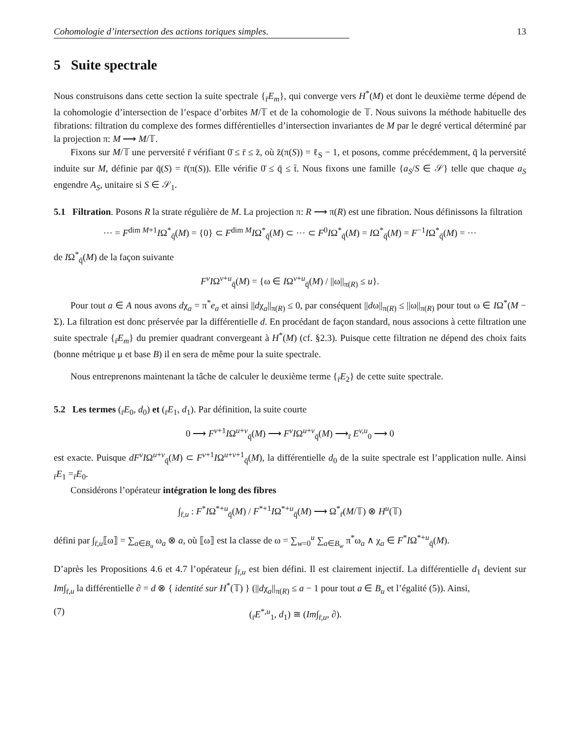Cohomologie d’intersection des actions toriques simples. 13
5 Suite spectrale
Nous construisons dans cette section la suite spectrale {<sub>r̄</sub>E<sub>m</sub>}, qui converge vers H<sup>*</sup>(M) et dont le deuxième terme dépend de la cohomologie d’intersection de l’espace d’orbites M/𝕋 et de la cohomologie de 𝕋. Nous suivons la méthode habituelle des fibrations: filtration du complexe des formes différentielles d’intersection invariantes de M par le degré vertical déterminé par la projection π: M ⟶ M/𝕋.
Fixons sur M/𝕋 une perversité r̄ vérifiant 0̄ ≤ r̄ ≤ z̄, où z̄(π(S)) = ℓ<sub>S</sub> − 1, et posons, comme précédemment, q̄ la perversité induite sur M, définie par q̄(S) = r̄(π(S)). Elle vérifie 0̄ ≤ q̄ ≤ t̄. Nous fixons une famille {a<sub>S</sub>/S ∈ 𝒮} telle que chaque a<sub>S</sub> engendre A<sub>S</sub>, unitaire si S ∈ 𝒮<sub>1</sub>.
5.1 Filtration. Posons R la strate régulière de M. La projection π: R ⟶ π(R) est une fibration. Nous définissons la filtration
··· = F<sup>dim M+1</sup>IΩ<sup>*</sup><sub>q̄</sub>(M) = {0} ⊂ F<sup>dim M</sup>IΩ<sup>*</sup><sub>q̄</sub>(M) ⊂ ··· ⊂ F<sup>0</sup>IΩ<sup>*</sup><sub>q̄</sub>(M) = IΩ<sup>*</sup><sub>q̄</sub>(M) = F<sup>−1</sup>IΩ<sup>*</sup><sub>q̄</sub>(M) = ···
de IΩ<sup>*</sup><sub>q̄</sub>(M) de la façon suivante
F<sup>v</sup>IΩ<sup>v+u</sup><sub>q̄</sub>(M) = {ω ∈ IΩ<sup>v+u</sup><sub>q̄</sub>(M) / ||ω||<sub>π(R)</sub> ≤ u}.
Pour tout a ∈ A nous avons dχ<sub>a</sub> = π<sup>*</sup>e<sub>a</sub> et ainsi ||dχ<sub>a</sub>||<sub>π(R)</sub> ≤ 0, par conséquent ||dω||<sub>π(R)</sub> ≤ ||ω||<sub>π(R)</sub> pour tout ω ∈ IΩ<sup>*</sup>(M − Σ). La filtration est donc préservée par la différentielle d. En procédant de façon standard, nous associons à cette filtration une suite spectrale {<sub>r̄</sub>E<sub>m</sub>} du premier quadrant convergeant à H<sup>*</sup>(M) (cf. §2.3). Puisque cette filtration ne dépend des choix faits (bonne métrique μ et base B) il en sera de même pour la suite spectrale.
Nous entreprenons maintenant la tâche de calculer le deuxième terme {<sub>r̄</sub>E<sub>2</sub>} de cette suite spectrale.
5.2 Les termes (<sub>r̄</sub>E<sub>0</sub>, d<sub>0</sub>) et (<sub>r̄</sub>E<sub>1</sub>, d<sub>1</sub>). Par définition, la suite courte
0 ⟶ F<sup>v+1</sup>IΩ<sup>u+v</sup><sub>q̄</sub>(M) ⟶ F<sup>v</sup>IΩ<sup>u+v</sup><sub>q̄</sub>(M) ⟶<sub>r̄</sub> E<sup>v,u</sup><sub>0</sub> ⟶ 0
est exacte. Puisque dF<sup>v</sup>IΩ<sup>u+v</sup><sub>q̄</sub>(M) ⊂ F<sup>v+1</sup>IΩ<sup>u+v+1</sup><sub>q̄</sub>(M), la différentielle d<sub>0</sub> de la suite spectrale est l’application nulle. Ainsi <sub>r̄</sub>E<sub>1</sub> =<sub>r̄</sub>E<sub>0</sub>.
Considérons l’opérateur intégration le long des fibres
∫<sub>r̄,u</sub> : F<sup>*</sup>IΩ<sup>*+u</sup><sub>q̄</sub>(M) / F<sup>*+1</sup>IΩ<sup>*+u</sup><sub>q̄</sub>(M) ⟶ Ω<sup>*</sup><sub>r̄</sub>(M/𝕋) ⊗ H<sup>u</sup>(𝕋)
défini par ∫<sub>r̄,u</sub>⟦ω⟧ = ∑<sub>a∈B<sub>u</sub></sub> ω<sub>a</sub> ⊗ a, où ⟦ω⟧ est la classe de ω = ∑<sub>w=0</sub><sup>u</sup> ∑<sub>a∈B<sub>w</sub></sub> π<sup>*</sup>ω<sub>a</sub> ∧ χ<sub>a</sub> ∈ F<sup>*</sup>IΩ<sup>*+u</sup><sub>q̄</sub>(M).
D’après les Propositions 4.6 et 4.7 l’opérateur ∫<sub>r̄,u</sub> est bien défini. Il est clairement injectif. La différentielle d<sub>1</sub> devient sur Im∫<sub>r̄,u</sub> la différentielle ∂ = d ⊗ { identité sur H<sup>*</sup>(𝕋) } (||dχ<sub>a</sub>||<sub>π(R)</sub> ≤ a − 1 pour tout a ∈ B<sub>u</sub> et l’égalité (5)). Ainsi,
(7) (<sub>r̄</sub>E<sup>*,u</sup><sub>1</sub>, d<sub>1</sub>) ≅ (Im∫<sub>r̄,u</sub>, ∂).